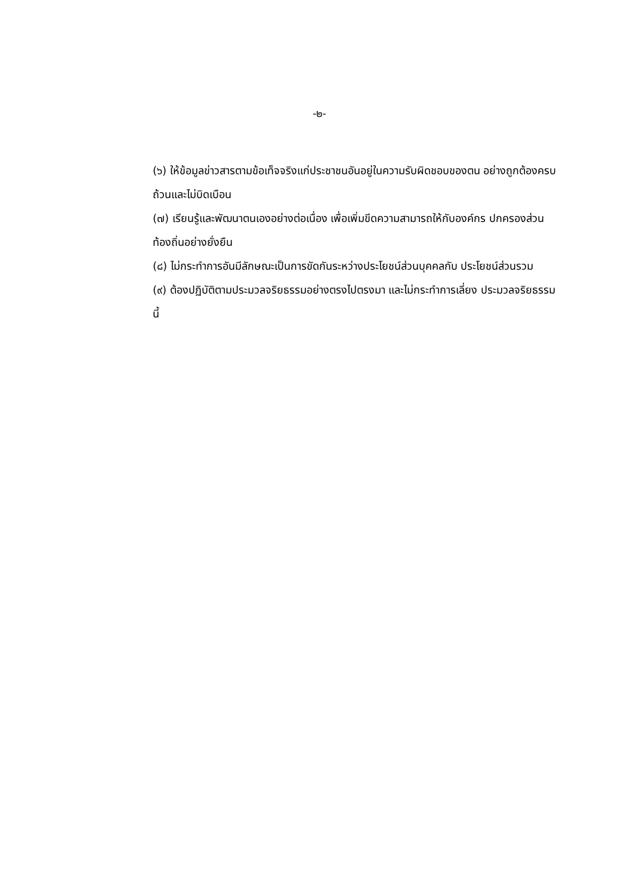-๒-
(๖) ให้ข้อมูลข่าวสารตามข้อเท็จจริงแก่ประชาชนอันอยู่ในความรับผิดชอบของตน อย่างถูกต้องครบถ้วนและไม่บิดเบือน
(๗) เรียนรู้และพัฒนาตนเองอย่างต่อเนื่อง เพื่อเพิ่มขีดความสามารถให้กับองค์กร ปกครองส่วนท้องถิ่นอย่างยั่งยืน
(๘) ไม่กระทำการอันมีลักษณะเป็นการขัดกันระหว่างประโยชน์ส่วนบุคคลกับ ประโยชน์ส่วนรวม
(๙) ต้องปฏิบัติตามประมวลจริยธรรมอย่างตรงไปตรงมา และไม่กระทำการเลี่ยง ประมวลจริยธรรมนี้